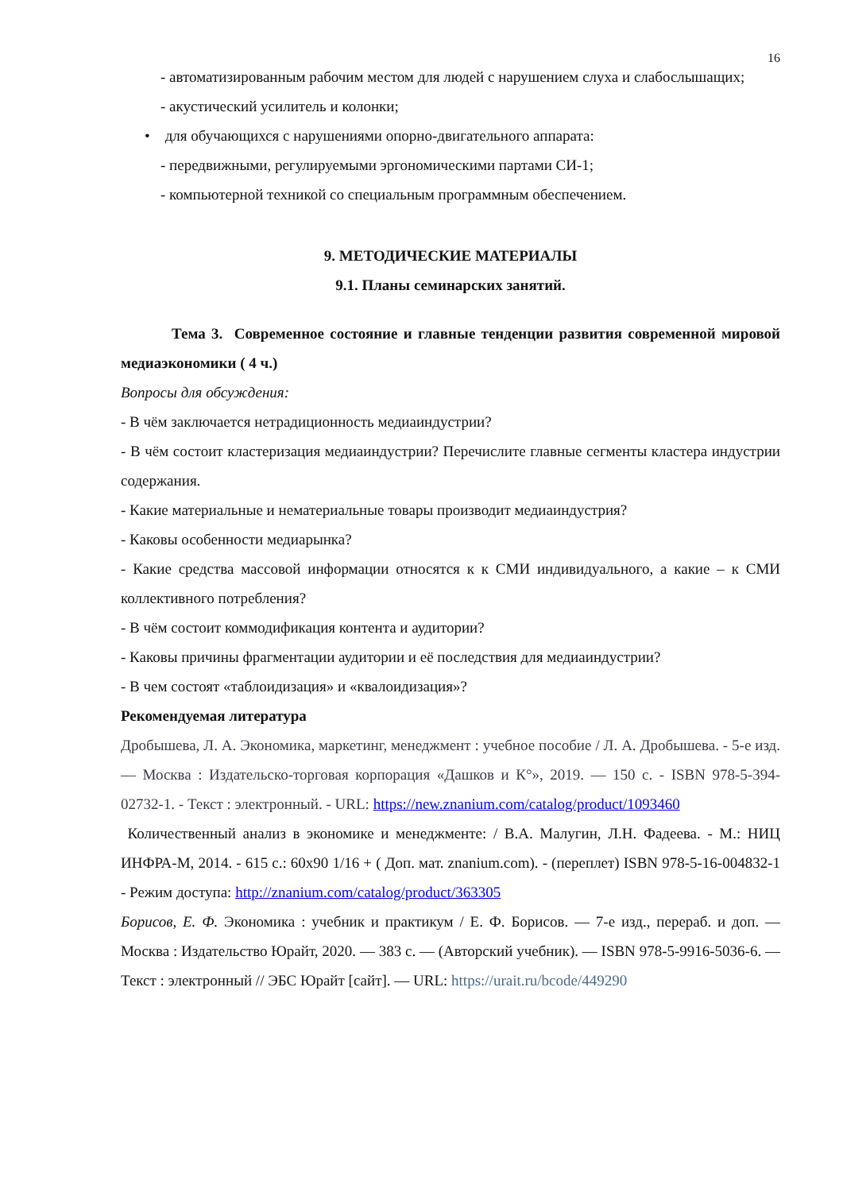16
- автоматизированным рабочим местом для людей с нарушением слуха и слабослышащих;
- акустический усилитель и колонки;
• для обучающихся с нарушениями опорно-двигательного аппарата:
- передвижными, регулируемыми эргономическими партами СИ-1;
- компьютерной техникой со специальным программным обеспечением.
9. МЕТОДИЧЕСКИЕ МАТЕРИАЛЫ
9.1. Планы семинарских занятий.
Тема 3. Современное состояние и главные тенденции развития современной мировой медиаэкономики ( 4 ч.)
Вопросы для обсуждения:
- В чём заключается нетрадиционность медиаиндустрии?
- В чём состоит кластеризация медиаиндустрии? Перечислите главные сегменты кластера индустрии содержания.
- Какие материальные и нематериальные товары производит медиаиндустрия?
- Каковы особенности медиарынка?
- Какие средства массовой информации относятся к к СМИ индивидуального, а какие – к СМИ коллективного потребления?
- В чём состоит коммодификация контента и аудитории?
- Каковы причины фрагментации аудитории и её последствия для медиаиндустрии?
- В чем состоят «таблоидизация» и «квалоидизация»?
Рекомендуемая литература
Дробышева, Л. А. Экономика, маркетинг, менеджмент : учебное пособие / Л. А. Дробышева. - 5-е изд. — Москва : Издательско-торговая корпорация «Дашков и К°», 2019. — 150 с. - ISBN 978-5-394-02732-1. - Текст : электронный. - URL: https://new.znanium.com/catalog/product/1093460
Количественный анализ в экономике и менеджменте: / В.А. Малугин, Л.Н. Фадеева. - М.: НИЦ ИНФРА-М, 2014. - 615 с.: 60x90 1/16 + ( Доп. мат. znanium.com). - (переплет) ISBN 978-5-16-004832-1 - Режим доступа: http://znanium.com/catalog/product/363305
Борисов, Е. Ф. Экономика : учебник и практикум / Е. Ф. Борисов. — 7-е изд., перераб. и доп. — Москва : Издательство Юрайт, 2020. — 383 с. — (Авторский учебник). — ISBN 978-5-9916-5036-6. — Текст : электронный // ЭБС Юрайт [сайт]. — URL: https://urait.ru/bcode/449290